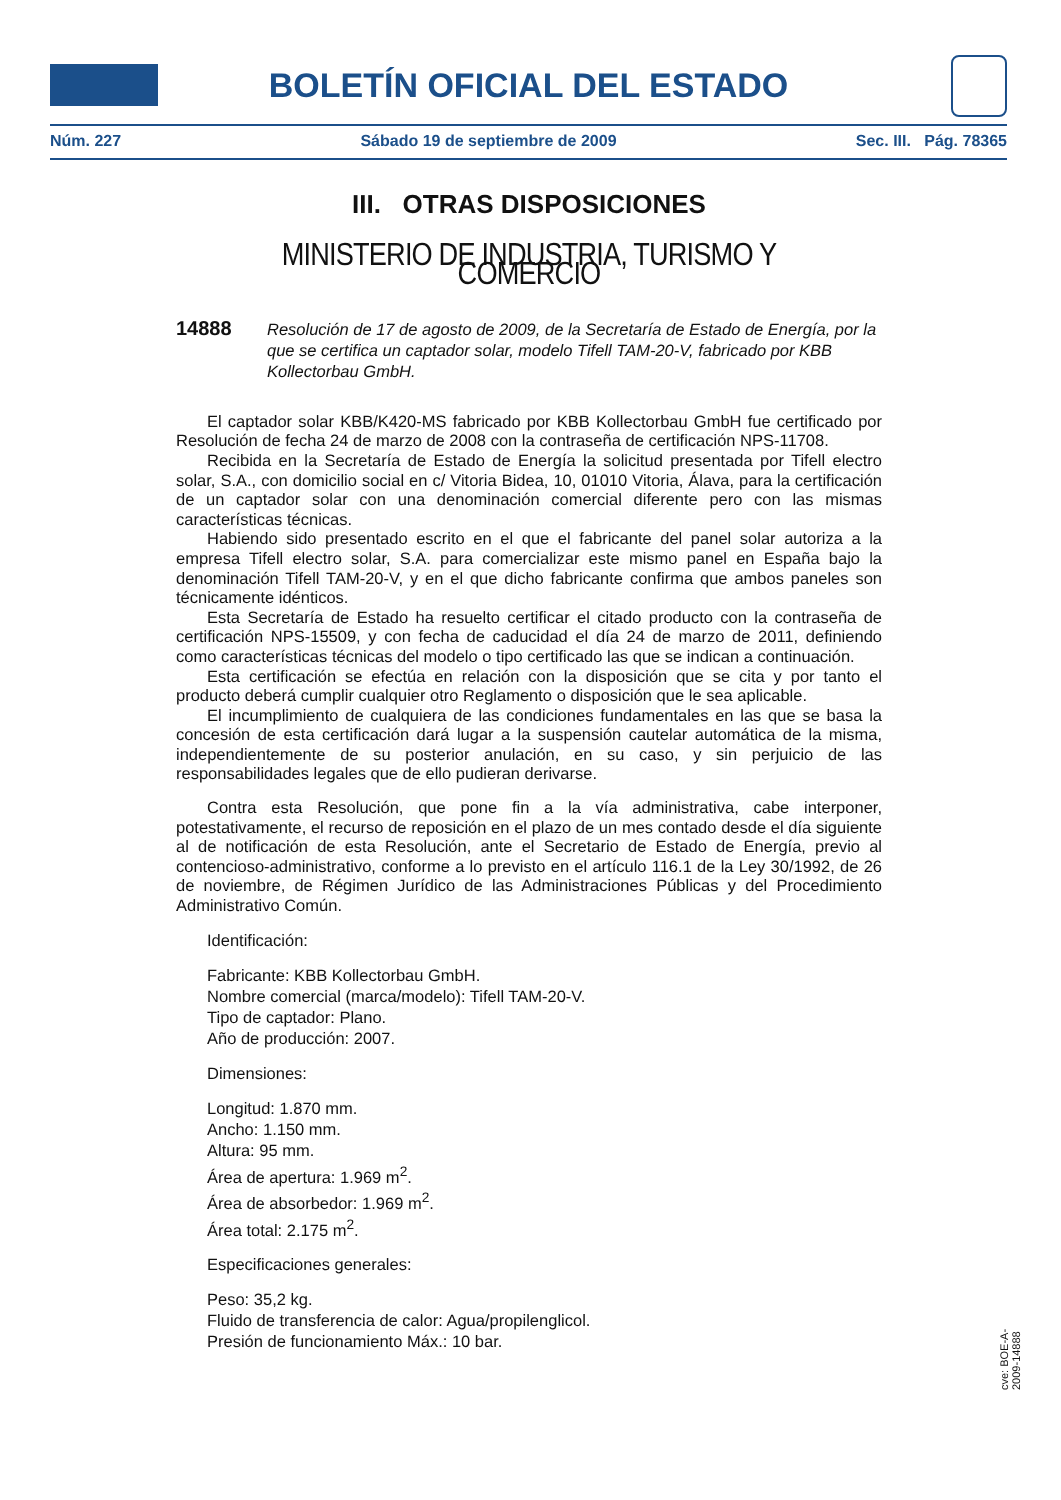BOLETÍN OFICIAL DEL ESTADO
Núm. 227 Sábado 19 de septiembre de 2009 Sec. III. Pág. 78365
III. OTRAS DISPOSICIONES
MINISTERIO DE INDUSTRIA, TURISMO Y COMERCIO
14888 Resolución de 17 de agosto de 2009, de la Secretaría de Estado de Energía, por la que se certifica un captador solar, modelo Tifell TAM-20-V, fabricado por KBB Kollectorbau GmbH.
El captador solar KBB/K420-MS fabricado por KBB Kollectorbau GmbH fue certificado por Resolución de fecha 24 de marzo de 2008 con la contraseña de certificación NPS-11708.
Recibida en la Secretaría de Estado de Energía la solicitud presentada por Tifell electro solar, S.A., con domicilio social en c/ Vitoria Bidea, 10, 01010 Vitoria, Álava, para la certificación de un captador solar con una denominación comercial diferente pero con las mismas características técnicas.
Habiendo sido presentado escrito en el que el fabricante del panel solar autoriza a la empresa Tifell electro solar, S.A. para comercializar este mismo panel en España bajo la denominación Tifell TAM-20-V, y en el que dicho fabricante confirma que ambos paneles son técnicamente idénticos.
Esta Secretaría de Estado ha resuelto certificar el citado producto con la contraseña de certificación NPS-15509, y con fecha de caducidad el día 24 de marzo de 2011, definiendo como características técnicas del modelo o tipo certificado las que se indican a continuación.
Esta certificación se efectúa en relación con la disposición que se cita y por tanto el producto deberá cumplir cualquier otro Reglamento o disposición que le sea aplicable.
El incumplimiento de cualquiera de las condiciones fundamentales en las que se basa la concesión de esta certificación dará lugar a la suspensión cautelar automática de la misma, independientemente de su posterior anulación, en su caso, y sin perjuicio de las responsabilidades legales que de ello pudieran derivarse.
Contra esta Resolución, que pone fin a la vía administrativa, cabe interponer, potestativamente, el recurso de reposición en el plazo de un mes contado desde el día siguiente al de notificación de esta Resolución, ante el Secretario de Estado de Energía, previo al contencioso-administrativo, conforme a lo previsto en el artículo 116.1 de la Ley 30/1992, de 26 de noviembre, de Régimen Jurídico de las Administraciones Públicas y del Procedimiento Administrativo Común.
Identificación:
Fabricante: KBB Kollectorbau GmbH.
Nombre comercial (marca/modelo): Tifell TAM-20-V.
Tipo de captador: Plano.
Año de producción: 2007.
Dimensiones:
Longitud: 1.870 mm.
Ancho: 1.150 mm.
Altura: 95 mm.
Área de apertura: 1.969 m<sup>2</sup>.
Área de absorbedor: 1.969 m<sup>2</sup>.
Área total: 2.175 m<sup>2</sup>.
Especificaciones generales:
Peso: 35,2 kg.
Fluido de transferencia de calor: Agua/propilenglicol.
Presión de funcionamiento Máx.: 10 bar.
cve: BOE-A-2009-14888